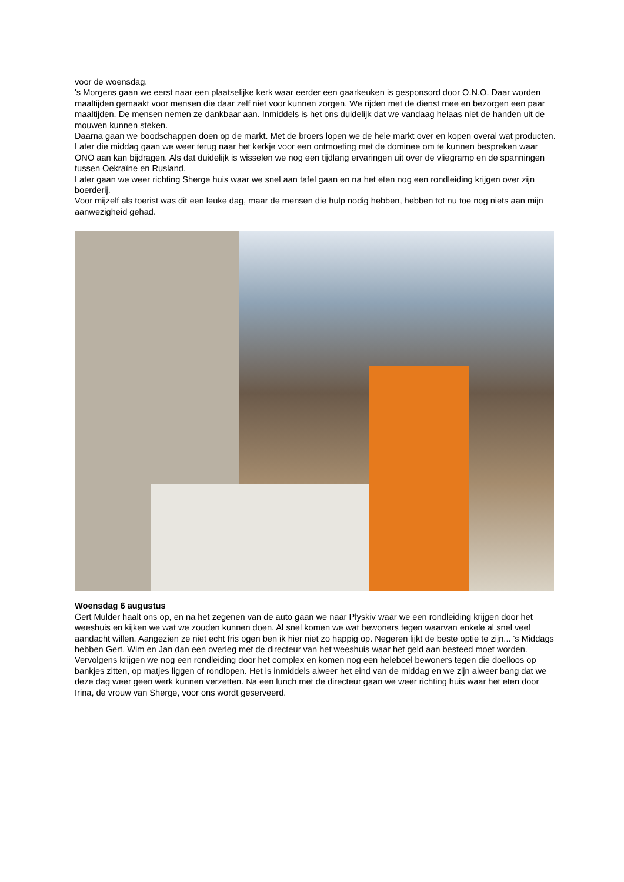voor de woensdag.
's Morgens gaan we eerst naar een plaatselijke kerk waar eerder een gaarkeuken is gesponsord door O.N.O. Daar worden maaltijden gemaakt voor mensen die daar zelf niet voor kunnen zorgen. We rijden met de dienst mee en bezorgen een paar maaltijden. De mensen nemen ze dankbaar aan. Inmiddels is het ons duidelijk dat we vandaag helaas niet de handen uit de mouwen kunnen steken.
Daarna gaan we boodschappen doen op de markt. Met de broers lopen we de hele markt over en kopen overal wat producten.
Later die middag gaan we weer terug naar het kerkje voor een ontmoeting met de dominee om te kunnen bespreken waar ONO aan kan bijdragen. Als dat duidelijk is wisselen we nog een tijdlang ervaringen uit over de vliegramp en de spanningen tussen Oekraïne en Rusland.
Later gaan we weer richting Sherge huis waar we snel aan tafel gaan en na het eten nog een rondleiding krijgen over zijn boerderij.
Voor mijzelf als toerist was dit een leuke dag, maar de mensen die hulp nodig hebben, hebben tot nu toe nog niets aan mijn aanwezigheid gehad.
Woensdag 6 augustus
Gert Mulder haalt ons op, en na het zegenen van de auto gaan we naar Plyskiv waar we een rondleiding krijgen door het weeshuis en kijken we wat we zouden kunnen doen. Al snel komen we wat bewoners tegen waarvan enkele al snel veel aandacht willen. Aangezien ze niet echt fris ogen ben ik hier niet zo happig op. Negeren lijkt de beste optie te zijn... 's Middags hebben Gert, Wim en Jan dan een overleg met de directeur van het weeshuis waar het geld aan besteed moet worden. Vervolgens krijgen we nog een rondleiding door het complex en komen nog een heleboel bewoners tegen die doelloos op bankjes zitten, op matjes liggen of rondlopen. Het is inmiddels alweer het eind van de middag en we zijn alweer bang dat we deze dag weer geen werk kunnen verzetten. Na een lunch met de directeur gaan we weer richting huis waar het eten door Irina, de vrouw van Sherge, voor ons wordt geserveerd.